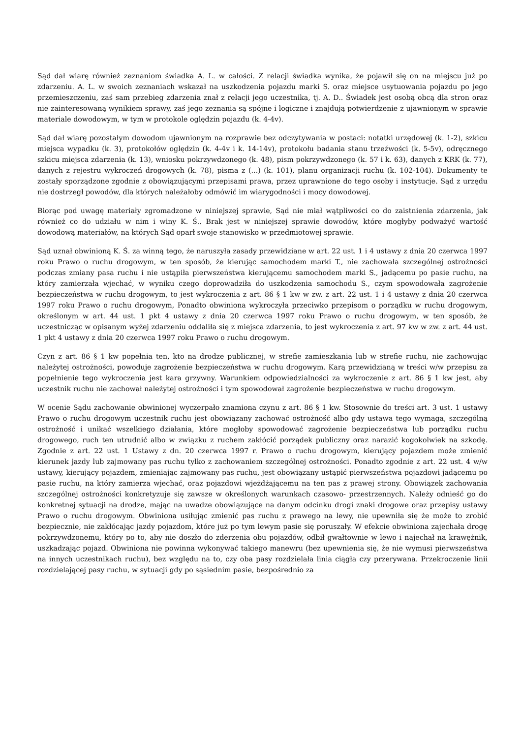Sąd dał wiarę również zeznaniom świadka A. L. w całości. Z relacji świadka wynika, że pojawił się on na miejscu już po zdarzeniu. A. L. w swoich zeznaniach wskazał na uszkodzenia pojazdu marki S. oraz miejsce usytuowania pojazdu po jego przemieszczeniu, zaś sam przebieg zdarzenia znał z relacji jego uczestnika, tj. A. D.. Świadek jest osobą obcą dla stron oraz nie zainteresowaną wynikiem sprawy, zaś jego zeznania są spójne i logiczne i znajdują potwierdzenie z ujawnionym w sprawie materiale dowodowym, w tym w protokole oględzin pojazdu (k. 4-4v).
Sąd dał wiarę pozostałym dowodom ujawnionym na rozprawie bez odczytywania w postaci: notatki urzędowej (k. 1-2), szkicu miejsca wypadku (k. 3), protokołów oględzin (k. 4-4v i k. 14-14v), protokołu badania stanu trzeźwości (k. 5-5v), odręcznego szkicu miejsca zdarzenia (k. 13), wniosku pokrzywdzonego (k. 48), pism pokrzywdzonego (k. 57 i k. 63), danych z KRK (k. 77), danych z rejestru wykroczeń drogowych (k. 78), pisma z (...) (k. 101), planu organizacji ruchu (k. 102-104). Dokumenty te zostały sporządzone zgodnie z obowiązującymi przepisami prawa, przez uprawnione do tego osoby i instytucje. Sąd z urzędu nie dostrzegł powodów, dla których należałoby odmówić im wiarygodności i mocy dowodowej.
Biorąc pod uwagę materiały zgromadzone w niniejszej sprawie, Sąd nie miał wątpliwości co do zaistnienia zdarzenia, jak również co do udziału w nim i winy K. Ś.. Brak jest w niniejszej sprawie dowodów, które mogłyby podważyć wartość dowodową materiałów, na których Sąd oparł swoje stanowisko w przedmiotowej sprawie.
Sąd uznał obwinioną K. Ś. za winną tego, że naruszyła zasady przewidziane w art. 22 ust. 1 i 4 ustawy z dnia 20 czerwca 1997 roku Prawo o ruchu drogowym, w ten sposób, że kierując samochodem marki T., nie zachowała szczególnej ostrożności podczas zmiany pasa ruchu i nie ustąpiła pierwszeństwa kierującemu samochodem marki S., jadącemu po pasie ruchu, na który zamierzała wjechać, w wyniku czego doprowadziła do uszkodzenia samochodu S., czym spowodowała zagrożenie bezpieczeństwa w ruchu drogowym, to jest wykroczenia z art. 86 § 1 kw w zw. z art. 22 ust. 1 i 4 ustawy z dnia 20 czerwca 1997 roku Prawo o ruchu drogowym, Ponadto obwiniona wykroczyła przeciwko przepisom o porządku w ruchu drogowym, określonym w art. 44 ust. 1 pkt 4 ustawy z dnia 20 czerwca 1997 roku Prawo o ruchu drogowym, w ten sposób, że uczestnicząc w opisanym wyżej zdarzeniu oddaliła się z miejsca zdarzenia, to jest wykroczenia z art. 97 kw w zw. z art. 44 ust. 1 pkt 4 ustawy z dnia 20 czerwca 1997 roku Prawo o ruchu drogowym.
Czyn z art. 86 § 1 kw popełnia ten, kto na drodze publicznej, w strefie zamieszkania lub w strefie ruchu, nie zachowując należytej ostrożności, powoduje zagrożenie bezpieczeństwa w ruchu drogowym. Karą przewidzianą w treści w/w przepisu za popełnienie tego wykroczenia jest kara grzywny. Warunkiem odpowiedzialności za wykroczenie z art. 86 § 1 kw jest, aby uczestnik ruchu nie zachował należytej ostrożności i tym spowodował zagrożenie bezpieczeństwa w ruchu drogowym.
W ocenie Sądu zachowanie obwinionej wyczerpało znamiona czynu z art. 86 § 1 kw. Stosownie do treści art. 3 ust. 1 ustawy Prawo o ruchu drogowym uczestnik ruchu jest obowiązany zachować ostrożność albo gdy ustawa tego wymaga, szczególną ostrożność i unikać wszelkiego działania, które mogłoby spowodować zagrożenie bezpieczeństwa lub porządku ruchu drogowego, ruch ten utrudnić albo w związku z ruchem zakłócić porządek publiczny oraz narazić kogokolwiek na szkodę. Zgodnie z art. 22 ust. 1 Ustawy z dn. 20 czerwca 1997 r. Prawo o ruchu drogowym, kierujący pojazdem może zmienić kierunek jazdy lub zajmowany pas ruchu tylko z zachowaniem szczególnej ostrożności. Ponadto zgodnie z art. 22 ust. 4 w/w ustawy, kierujący pojazdem, zmieniając zajmowany pas ruchu, jest obowiązany ustąpić pierwszeństwa pojazdowi jadącemu po pasie ruchu, na który zamierza wjechać, oraz pojazdowi wjeżdżającemu na ten pas z prawej strony. Obowiązek zachowania szczególnej ostrożności konkretyzuje się zawsze w określonych warunkach czasowo- przestrzennych. Należy odnieść go do konkretnej sytuacji na drodze, mając na uwadze obowiązujące na danym odcinku drogi znaki drogowe oraz przepisy ustawy Prawo o ruchu drogowym. Obwiniona usiłując zmienić pas ruchu z prawego na lewy, nie upewniła się że może to zrobić bezpiecznie, nie zakłócając jazdy pojazdom, które już po tym lewym pasie się poruszały. W efekcie obwiniona zajechała drogę pokrzywdzonemu, który po to, aby nie doszło do zderzenia obu pojazdów, odbił gwałtownie w lewo i najechał na krawężnik, uszkadzając pojazd. Obwiniona nie powinna wykonywać takiego manewru (bez upewnienia się, że nie wymusi pierwszeństwa na innych uczestnikach ruchu), bez względu na to, czy oba pasy rozdzielała linia ciągła czy przerywana. Przekroczenie linii rozdzielającej pasy ruchu, w sytuacji gdy po sąsiednim pasie, bezpośrednio za